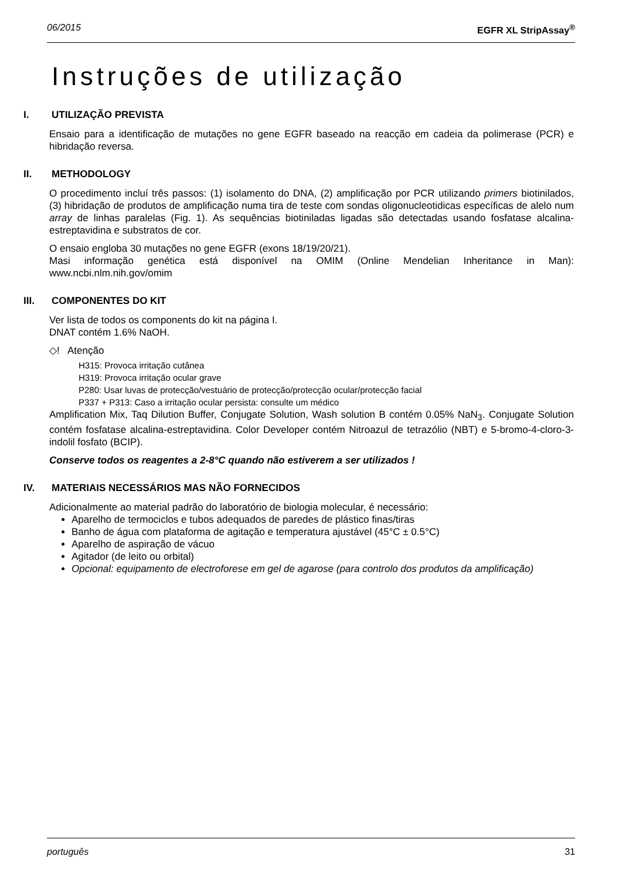06/2015 EGFR XL StripAssay<sup>®</sup>
Instruções de utilização
I. UTILIZAÇÃO PREVISTA
Ensaio para a identificação de mutações no gene EGFR baseado na reacção em cadeia da polimerase (PCR) e hibridação reversa.
II. METHODOLOGY
O procedimento incluí três passos: (1) isolamento do DNA, (2) amplificação por PCR utilizando primers biotinilados, (3) hibridação de produtos de amplificação numa tira de teste com sondas oligonucleotidicas específicas de alelo num array de linhas paralelas (Fig. 1). As sequências biotiniladas ligadas são detectadas usando fosfatase alcalina-estreptavidina e substratos de cor.
O ensaio engloba 30 mutações no gene EGFR (exons 18/19/20/21).
Masi informação genética está disponível na OMIM (Online Mendelian Inheritance in Man): www.ncbi.nlm.nih.gov/omim
III. COMPONENTES DO KIT
Ver lista de todos os components do kit na página I.
DNAT contém 1.6% NaOH.
◇! Atenção
H315: Provoca irritação cutânea
H319: Provoca irritação ocular grave
P280: Usar luvas de protecção/vestuário de protecção/protecção ocular/protecção facial
P337 + P313: Caso a irritação ocular persista: consulte um médico
Amplification Mix, Taq Dilution Buffer, Conjugate Solution, Wash solution B contém 0.05% NaN<sub>3</sub>. Conjugate Solution contém fosfatase alcalina-estreptavidina. Color Developer contém Nitroazul de tetrazólio (NBT) e 5-bromo-4-cloro-3-indolil fosfato (BCIP).
Conserve todos os reagentes a 2-8°C quando não estiverem a ser utilizados !
IV. MATERIAIS NECESSÁRIOS MAS NÃO FORNECIDOS
Adicionalmente ao material padrão do laboratório de biologia molecular, é necessário:
Aparelho de termociclos e tubos adequados de paredes de plástico finas/tiras
Banho de água com plataforma de agitação e temperatura ajustável (45°C ± 0.5°C)
Aparelho de aspiração de vácuo
Agitador (de leito ou orbital)
Opcional: equipamento de electroforese em gel de agarose (para controlo dos produtos da amplificação)
português 31